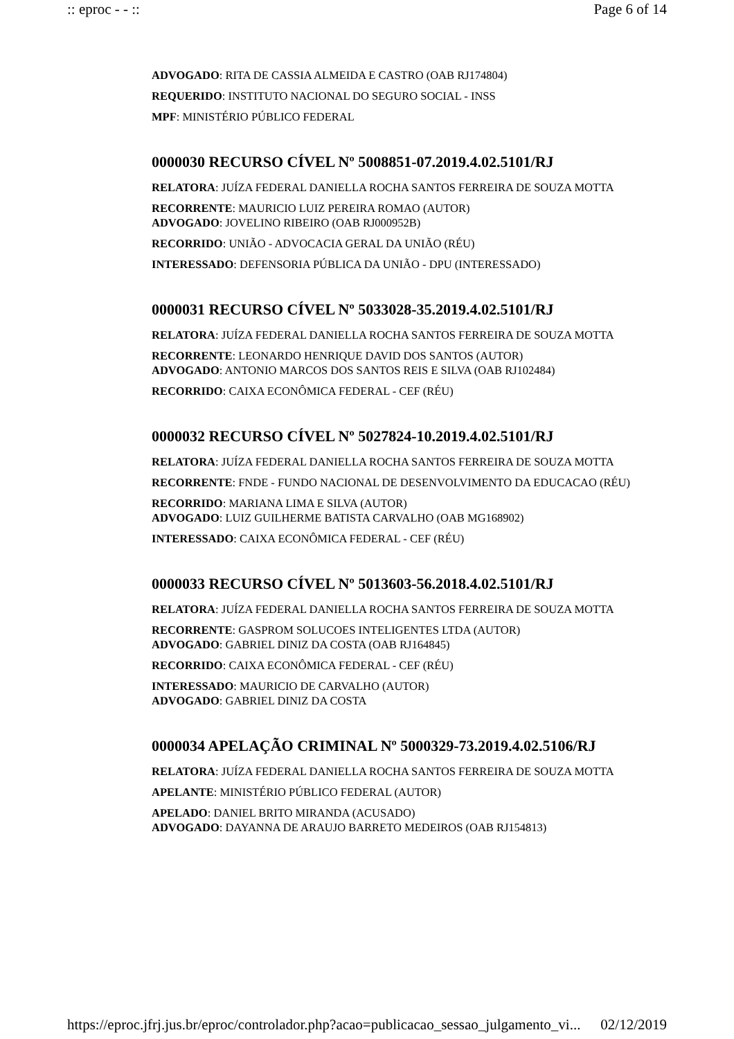:: eproc - - :: Page 6 of 14
ADVOGADO: RITA DE CASSIA ALMEIDA E CASTRO (OAB RJ174804)
REQUERIDO: INSTITUTO NACIONAL DO SEGURO SOCIAL - INSS
MPF: MINISTÉRIO PÚBLICO FEDERAL
0000030 RECURSO CÍVEL Nº 5008851-07.2019.4.02.5101/RJ
RELATORA: JUÍZA FEDERAL DANIELLA ROCHA SANTOS FERREIRA DE SOUZA MOTTA
RECORRENTE: MAURICIO LUIZ PEREIRA ROMAO (AUTOR)
ADVOGADO: JOVELINO RIBEIRO (OAB RJ000952B)
RECORRIDO: UNIÃO - ADVOCACIA GERAL DA UNIÃO (RÉU)
INTERESSADO: DEFENSORIA PÚBLICA DA UNIÃO - DPU (INTERESSADO)
0000031 RECURSO CÍVEL Nº 5033028-35.2019.4.02.5101/RJ
RELATORA: JUÍZA FEDERAL DANIELLA ROCHA SANTOS FERREIRA DE SOUZA MOTTA
RECORRENTE: LEONARDO HENRIQUE DAVID DOS SANTOS (AUTOR)
ADVOGADO: ANTONIO MARCOS DOS SANTOS REIS E SILVA (OAB RJ102484)
RECORRIDO: CAIXA ECONÔMICA FEDERAL - CEF (RÉU)
0000032 RECURSO CÍVEL Nº 5027824-10.2019.4.02.5101/RJ
RELATORA: JUÍZA FEDERAL DANIELLA ROCHA SANTOS FERREIRA DE SOUZA MOTTA
RECORRENTE: FNDE - FUNDO NACIONAL DE DESENVOLVIMENTO DA EDUCACAO (RÉU)
RECORRIDO: MARIANA LIMA E SILVA (AUTOR)
ADVOGADO: LUIZ GUILHERME BATISTA CARVALHO (OAB MG168902)
INTERESSADO: CAIXA ECONÔMICA FEDERAL - CEF (RÉU)
0000033 RECURSO CÍVEL Nº 5013603-56.2018.4.02.5101/RJ
RELATORA: JUÍZA FEDERAL DANIELLA ROCHA SANTOS FERREIRA DE SOUZA MOTTA
RECORRENTE: GASPROM SOLUCOES INTELIGENTES LTDA (AUTOR)
ADVOGADO: GABRIEL DINIZ DA COSTA (OAB RJ164845)
RECORRIDO: CAIXA ECONÔMICA FEDERAL - CEF (RÉU)
INTERESSADO: MAURICIO DE CARVALHO (AUTOR)
ADVOGADO: GABRIEL DINIZ DA COSTA
0000034 APELAÇÃO CRIMINAL Nº 5000329-73.2019.4.02.5106/RJ
RELATORA: JUÍZA FEDERAL DANIELLA ROCHA SANTOS FERREIRA DE SOUZA MOTTA
APELANTE: MINISTÉRIO PÚBLICO FEDERAL (AUTOR)
APELADO: DANIEL BRITO MIRANDA (ACUSADO)
ADVOGADO: DAYANNA DE ARAUJO BARRETO MEDEIROS (OAB RJ154813)
https://eproc.jfrj.jus.br/eproc/controlador.php?acao=publicacao_sessao_julgamento_vi... 02/12/2019